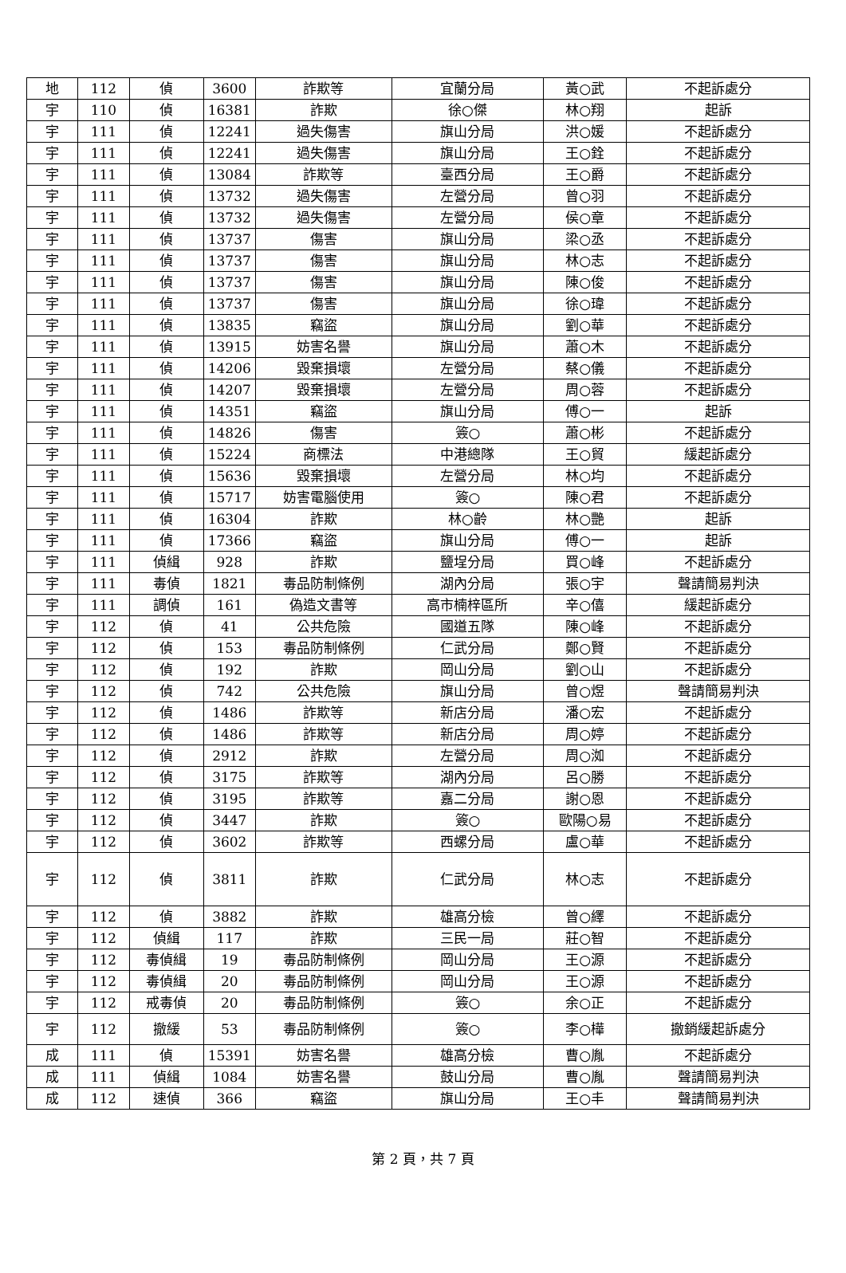| 地 | 112 | 偵 | 3600 | 詐欺等 | 宜蘭分局 | 黃○武 | 不起訴處分 |
| 宇 | 110 | 偵 | 16381 | 詐欺 | 徐○傑 | 林○翔 | 起訴 |
| 宇 | 111 | 偵 | 12241 | 過失傷害 | 旗山分局 | 洪○媛 | 不起訴處分 |
| 宇 | 111 | 偵 | 12241 | 過失傷害 | 旗山分局 | 王○銓 | 不起訴處分 |
| 宇 | 111 | 偵 | 13084 | 詐欺等 | 臺西分局 | 王○爵 | 不起訴處分 |
| 宇 | 111 | 偵 | 13732 | 過失傷害 | 左營分局 | 曾○羽 | 不起訴處分 |
| 宇 | 111 | 偵 | 13732 | 過失傷害 | 左營分局 | 侯○章 | 不起訴處分 |
| 宇 | 111 | 偵 | 13737 | 傷害 | 旗山分局 | 梁○丞 | 不起訴處分 |
| 宇 | 111 | 偵 | 13737 | 傷害 | 旗山分局 | 林○志 | 不起訴處分 |
| 宇 | 111 | 偵 | 13737 | 傷害 | 旗山分局 | 陳○俊 | 不起訴處分 |
| 宇 | 111 | 偵 | 13737 | 傷害 | 旗山分局 | 徐○瑋 | 不起訴處分 |
| 宇 | 111 | 偵 | 13835 | 竊盜 | 旗山分局 | 劉○華 | 不起訴處分 |
| 宇 | 111 | 偵 | 13915 | 妨害名譽 | 旗山分局 | 蕭○木 | 不起訴處分 |
| 宇 | 111 | 偵 | 14206 | 毀棄損壞 | 左營分局 | 蔡○儀 | 不起訴處分 |
| 宇 | 111 | 偵 | 14207 | 毀棄損壞 | 左營分局 | 周○蓉 | 不起訴處分 |
| 宇 | 111 | 偵 | 14351 | 竊盜 | 旗山分局 | 傅○一 | 起訴 |
| 宇 | 111 | 偵 | 14826 | 傷害 | 簽○ | 蕭○彬 | 不起訴處分 |
| 宇 | 111 | 偵 | 15224 | 商標法 | 中港總隊 | 王○貿 | 緩起訴處分 |
| 宇 | 111 | 偵 | 15636 | 毀棄損壞 | 左營分局 | 林○均 | 不起訴處分 |
| 宇 | 111 | 偵 | 15717 | 妨害電腦使用 | 簽○ | 陳○君 | 不起訴處分 |
| 宇 | 111 | 偵 | 16304 | 詐欺 | 林○齡 | 林○艷 | 起訴 |
| 宇 | 111 | 偵 | 17366 | 竊盜 | 旗山分局 | 傅○一 | 起訴 |
| 宇 | 111 | 偵緝 | 928 | 詐欺 | 鹽埕分局 | 買○峰 | 不起訴處分 |
| 宇 | 111 | 毒偵 | 1821 | 毒品防制條例 | 湖內分局 | 張○宇 | 聲請簡易判決 |
| 宇 | 111 | 調偵 | 161 | 偽造文書等 | 高市楠梓區所 | 辛○僖 | 緩起訴處分 |
| 宇 | 112 | 偵 | 41 | 公共危險 | 國道五隊 | 陳○峰 | 不起訴處分 |
| 宇 | 112 | 偵 | 153 | 毒品防制條例 | 仁武分局 | 鄭○賢 | 不起訴處分 |
| 宇 | 112 | 偵 | 192 | 詐欺 | 岡山分局 | 劉○山 | 不起訴處分 |
| 宇 | 112 | 偵 | 742 | 公共危險 | 旗山分局 | 曾○煜 | 聲請簡易判決 |
| 宇 | 112 | 偵 | 1486 | 詐欺等 | 新店分局 | 潘○宏 | 不起訴處分 |
| 宇 | 112 | 偵 | 1486 | 詐欺等 | 新店分局 | 周○婷 | 不起訴處分 |
| 宇 | 112 | 偵 | 2912 | 詐欺 | 左營分局 | 周○洳 | 不起訴處分 |
| 宇 | 112 | 偵 | 3175 | 詐欺等 | 湖內分局 | 呂○勝 | 不起訴處分 |
| 宇 | 112 | 偵 | 3195 | 詐欺等 | 嘉二分局 | 謝○恩 | 不起訴處分 |
| 宇 | 112 | 偵 | 3447 | 詐欺 | 簽○ | 歐陽○易 | 不起訴處分 |
| 宇 | 112 | 偵 | 3602 | 詐欺等 | 西螺分局 | 盧○華 | 不起訴處分 |
| 宇 | 112 | 偵 | 3811 | 詐欺 | 仁武分局 | 林○志 | 不起訴處分 |
| 宇 | 112 | 偵 | 3882 | 詐欺 | 雄高分檢 | 曾○繹 | 不起訴處分 |
| 宇 | 112 | 偵緝 | 117 | 詐欺 | 三民一局 | 莊○智 | 不起訴處分 |
| 宇 | 112 | 毒偵緝 | 19 | 毒品防制條例 | 岡山分局 | 王○源 | 不起訴處分 |
| 宇 | 112 | 毒偵緝 | 20 | 毒品防制條例 | 岡山分局 | 王○源 | 不起訴處分 |
| 宇 | 112 | 戒毒偵 | 20 | 毒品防制條例 | 簽○ | 余○正 | 不起訴處分 |
| 宇 | 112 | 撤緩 | 53 | 毒品防制條例 | 簽○ | 李○樺 | 撤銷緩起訴處分 |
| 成 | 111 | 偵 | 15391 | 妨害名譽 | 雄高分檢 | 曹○胤 | 不起訴處分 |
| 成 | 111 | 偵緝 | 1084 | 妨害名譽 | 鼓山分局 | 曹○胤 | 聲請簡易判決 |
| 成 | 112 | 速偵 | 366 | 竊盜 | 旗山分局 | 王○丰 | 聲請簡易判決 |
第 2 頁，共 7 頁